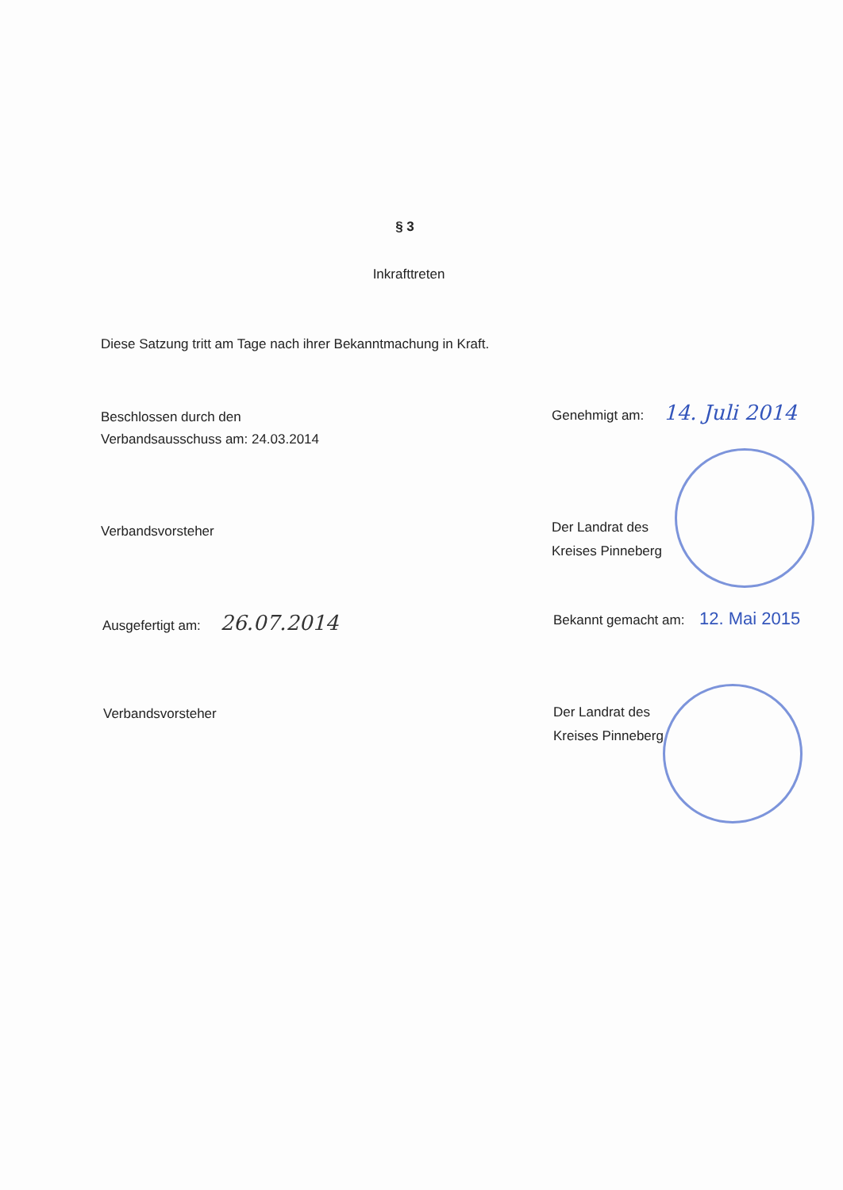§ 3
Inkrafttreten
Diese Satzung tritt am Tage nach ihrer Bekanntmachung in Kraft.
Beschlossen durch den
Verbandsausschuss am: 24.03.2014
Verbandsvorsteher
Ausgefertigt am: 26.07.2014
Verbandsvorsteher
Genehmigt am: 14. Juli 2014
Der Landrat des
Kreises Pinneberg
Bekannt gemacht am: 12. Mai 2015
Der Landrat des
Kreises Pinneberg